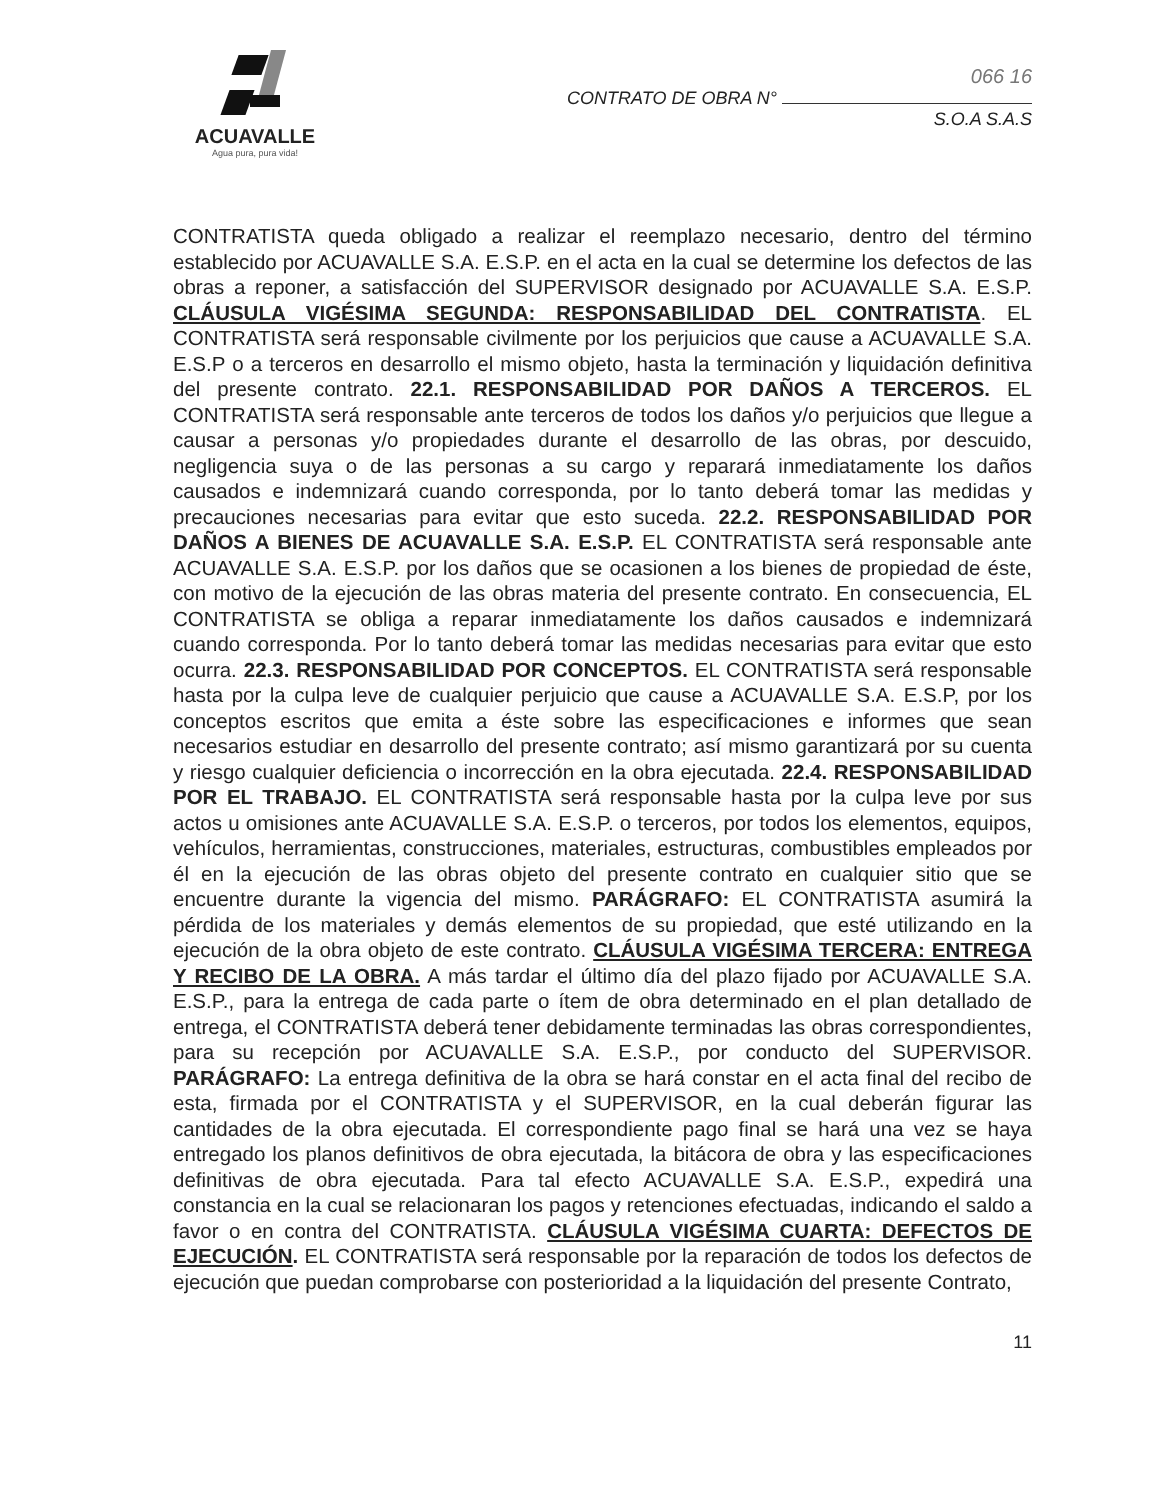ACUAVALLE
Agua pura, pura vida!
066 16
CONTRATO DE OBRA N°
S.O.A S.A.S
CONTRATISTA queda obligado a realizar el reemplazo necesario, dentro del término establecido por ACUAVALLE S.A. E.S.P. en el acta en la cual se determine los defectos de las obras a reponer, a satisfacción del SUPERVISOR designado por ACUAVALLE S.A. E.S.P. CLÁUSULA VIGÉSIMA SEGUNDA: RESPONSABILIDAD DEL CONTRATISTA. EL CONTRATISTA será responsable civilmente por los perjuicios que cause a ACUAVALLE S.A. E.S.P o a terceros en desarrollo el mismo objeto, hasta la terminación y liquidación definitiva del presente contrato. 22.1. RESPONSABILIDAD POR DAÑOS A TERCEROS. EL CONTRATISTA será responsable ante terceros de todos los daños y/o perjuicios que llegue a causar a personas y/o propiedades durante el desarrollo de las obras, por descuido, negligencia suya o de las personas a su cargo y reparará inmediatamente los daños causados e indemnizará cuando corresponda, por lo tanto deberá tomar las medidas y precauciones necesarias para evitar que esto suceda. 22.2. RESPONSABILIDAD POR DAÑOS A BIENES DE ACUAVALLE S.A. E.S.P. EL CONTRATISTA será responsable ante ACUAVALLE S.A. E.S.P. por los daños que se ocasionen a los bienes de propiedad de éste, con motivo de la ejecución de las obras materia del presente contrato. En consecuencia, EL CONTRATISTA se obliga a reparar inmediatamente los daños causados e indemnizará cuando corresponda. Por lo tanto deberá tomar las medidas necesarias para evitar que esto ocurra. 22.3. RESPONSABILIDAD POR CONCEPTOS. EL CONTRATISTA será responsable hasta por la culpa leve de cualquier perjuicio que cause a ACUAVALLE S.A. E.S.P, por los conceptos escritos que emita a éste sobre las especificaciones e informes que sean necesarios estudiar en desarrollo del presente contrato; así mismo garantizará por su cuenta y riesgo cualquier deficiencia o incorrección en la obra ejecutada. 22.4. RESPONSABILIDAD POR EL TRABAJO. EL CONTRATISTA será responsable hasta por la culpa leve por sus actos u omisiones ante ACUAVALLE S.A. E.S.P. o terceros, por todos los elementos, equipos, vehículos, herramientas, construcciones, materiales, estructuras, combustibles empleados por él en la ejecución de las obras objeto del presente contrato en cualquier sitio que se encuentre durante la vigencia del mismo. PARÁGRAFO: EL CONTRATISTA asumirá la pérdida de los materiales y demás elementos de su propiedad, que esté utilizando en la ejecución de la obra objeto de este contrato. CLÁUSULA VIGÉSIMA TERCERA: ENTREGA Y RECIBO DE LA OBRA. A más tardar el último día del plazo fijado por ACUAVALLE S.A. E.S.P., para la entrega de cada parte o ítem de obra determinado en el plan detallado de entrega, el CONTRATISTA deberá tener debidamente terminadas las obras correspondientes, para su recepción por ACUAVALLE S.A. E.S.P., por conducto del SUPERVISOR. PARÁGRAFO: La entrega definitiva de la obra se hará constar en el acta final del recibo de esta, firmada por el CONTRATISTA y el SUPERVISOR, en la cual deberán figurar las cantidades de la obra ejecutada. El correspondiente pago final se hará una vez se haya entregado los planos definitivos de obra ejecutada, la bitácora de obra y las especificaciones definitivas de obra ejecutada. Para tal efecto ACUAVALLE S.A. E.S.P., expedirá una constancia en la cual se relacionaran los pagos y retenciones efectuadas, indicando el saldo a favor o en contra del CONTRATISTA. CLÁUSULA VIGÉSIMA CUARTA: DEFECTOS DE EJECUCIÓN. EL CONTRATISTA será responsable por la reparación de todos los defectos de ejecución que puedan comprobarse con posterioridad a la liquidación del presente Contrato,
11